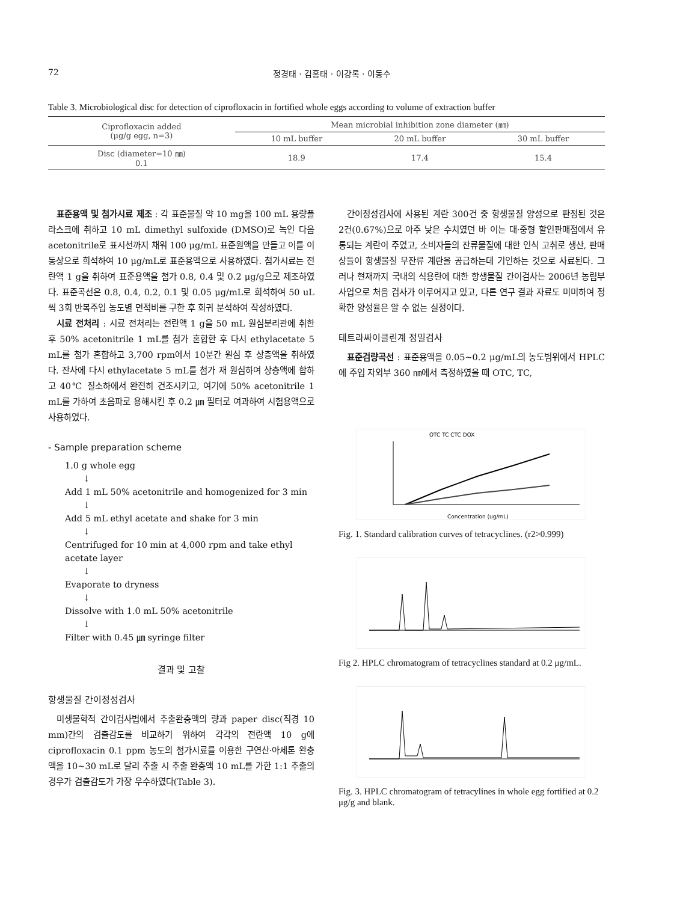72 정경태 · 김홍태 · 이강록 · 이동수
Table 3. Microbiological disc for detection of ciprofloxacin in fortified whole eggs according to volume of extraction buffer
| Ciprofloxacin added (μg/g egg, n=3) | Mean microbial inhibition zone diameter (㎜) | | |
| --- | --- | --- | --- |
| | 10 mL buffer | 20 mL buffer | 30 mL buffer |
| Disc (diameter=10 ㎜) 0.1 | 18.9 | 17.4 | 15.4 |
표준용액 및 첨가시료 제조 : 각 표준물질 약 10 mg을 100 mL 용량플라스크에 취하고 10 mL dimethyl sulfoxide (DMSO)로 녹인 다음 acetonitrile로 표시선까지 채워 100 μg/mL 표준원액을 만들고 이를 이동상으로 희석하여 10 μg/mL로 표준용액으로 사용하였다. 첨가시료는 전란액 1 g을 취하여 표준용액을 첨가 0.8, 0.4 및 0.2 μg/g으로 제조하였다. 표준곡선은 0.8, 0.4, 0.2, 0.1 및 0.05 μg/mL로 희석하여 50 uL씩 3회 반복주입 농도별 면적비를 구한 후 회귀 분석하여 작성하였다.
시료 전처리 : 시료 전처리는 전란액 1 g을 50 mL 원심분리관에 취한 후 50% acetonitrile 1 mL를 첨가 혼합한 후 다시 ethylacetate 5 mL를 첨가 혼합하고 3,700 rpm에서 10분간 원심 후 상층액을 취하였다. 잔사에 다시 ethylacetate 5 mL를 첨가 재 원심하여 상층액에 합하고 40℃ 질소하에서 완전히 건조시키고, 여기에 50% acetonitrile 1 mL를 가하여 초음파로 용해시킨 후 0.2 ㎛ 필터로 여과하여 시험용액으로 사용하였다.
- Sample preparation scheme
1.0 g whole egg
↓
Add 1 mL 50% acetonitrile and homogenized for 3 min
↓
Add 5 mL ethyl acetate and shake for 3 min
↓
Centrifuged for 10 min at 4,000 rpm and take ethyl acetate layer
↓
Evaporate to dryness
↓
Dissolve with 1.0 mL 50% acetonitrile
↓
Filter with 0.45 ㎛ syringe filter
결과 및 고찰
항생물질 간이정성검사
미생물학적 간이검사법에서 추출완충액의 량과 paper disc(직경 10 mm)간의 검출감도를 비교하기 위하여 각각의 전란액 10 g에 ciprofloxacin 0.1 ppm 농도의 첨가시료를 이용한 구연산·아세톤 완충액을 10~30 mL로 달리 추출 시 추출 완충액 10 mL를 가한 1:1 추출의 경우가 검출감도가 가장 우수하였다(Table 3).
간이정성검사에 사용된 계란 300건 중 항생물질 양성으로 판정된 것은 2건(0.67%)으로 아주 낮은 수치였던 바 이는 대·중형 할인판매점에서 유통되는 계란이 주였고, 소비자들의 잔류물질에 대한 인식 고취로 생산, 판매상들이 항생물질 무잔류 계란을 공급하는데 기인하는 것으로 사료된다. 그러나 현재까지 국내의 식용란에 대한 항생물질 간이검사는 2006년 농림부 사업으로 처음 검사가 이루어지고 있고, 다른 연구 결과 자료도 미미하여 정확한 양성율은 알 수 없는 실정이다.
테트라싸이클린계 정밀검사
표준검량곡선 : 표준용액을 0.05~0.2 μg/mL의 농도범위에서 HPLC에 주입 자외부 360 ㎚에서 측정하였을 때 OTC, TC,
OTC TC CTC DOX
Concentration (ug/mL)
Fig. 1. Standard calibration curves of tetracyclines. (r2>0.999)
Fig 2. HPLC chromatogram of tetracyclines standard at 0.2 μg/mL.
Fig. 3. HPLC chromatogram of tetracylines in whole egg fortified at 0.2 μg/g and blank.